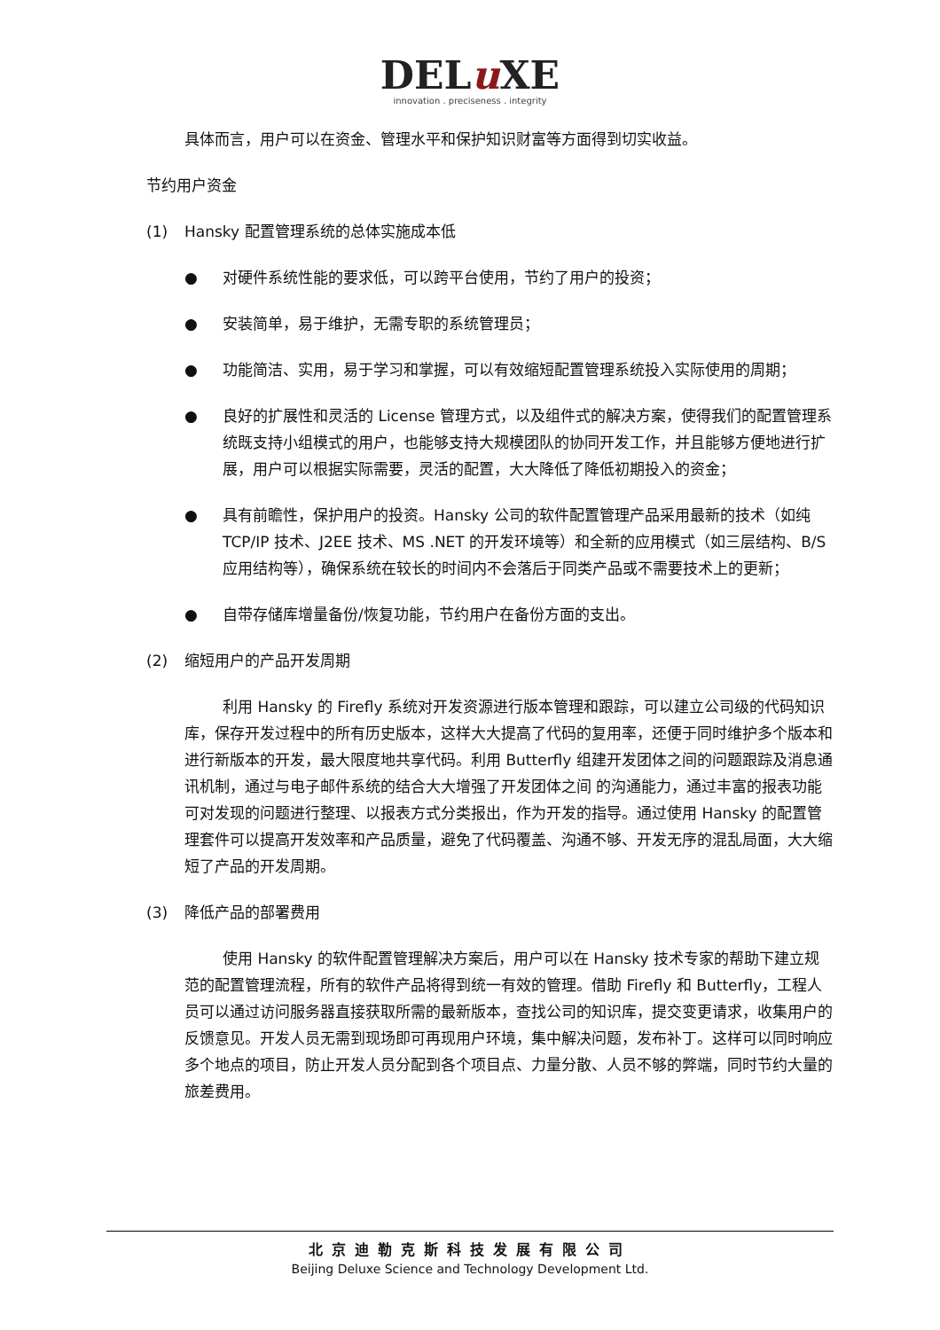DELu XE
innovation . preciseness . integrity
具体而言，用户可以在资金、管理水平和保护知识财富等方面得到切实收益。
节约用户资金
(1) Hansky 配置管理系统的总体实施成本低
● 对硬件系统性能的要求低，可以跨平台使用，节约了用户的投资；
● 安装简单，易于维护，无需专职的系统管理员；
● 功能简洁、实用，易于学习和掌握，可以有效缩短配置管理系统投入实际使用的周期；
● 良好的扩展性和灵活的 License 管理方式，以及组件式的解决方案，使得我们的配置管理系统既支持小组模式的用户，也能够支持大规模团队的协同开发工作，并且能够方便地进行扩展，用户可以根据实际需要，灵活的配置，大大降低了降低初期投入的资金；
● 具有前瞻性，保护用户的投资。Hansky 公司的软件配置管理产品采用最新的技术（如纯 TCP/IP 技术、J2EE 技术、MS .NET 的开发环境等）和全新的应用模式（如三层结构、B/S 应用结构等），确保系统在较长的时间内不会落后于同类产品或不需要技术上的更新；
● 自带存储库增量备份/恢复功能，节约用户在备份方面的支出。
(2) 缩短用户的产品开发周期
利用 Hansky 的 Firefly 系统对开发资源进行版本管理和跟踪，可以建立公司级的代码知识库，保存开发过程中的所有历史版本，这样大大提高了代码的复用率，还便于同时维护多个版本和进行新版本的开发，最大限度地共享代码。利用 Butterfly 组建开发团体之间的问题跟踪及消息通讯机制，通过与电子邮件系统的结合大大增强了开发团体之间 的沟通能力，通过丰富的报表功能可对发现的问题进行整理、以报表方式分类报出，作为开发的指导。通过使用 Hansky 的配置管理套件可以提高开发效率和产品质量，避免了代码覆盖、沟通不够、开发无序的混乱局面，大大缩短了产品的开发周期。
(3) 降低产品的部署费用
使用 Hansky 的软件配置管理解决方案后，用户可以在 Hansky 技术专家的帮助下建立规范的配置管理流程，所有的软件产品将得到统一有效的管理。借助 Firefly 和 Butterfly，工程人员可以通过访问服务器直接获取所需的最新版本，查找公司的知识库，提交变更请求，收集用户的反馈意见。开发人员无需到现场即可再现用户环境，集中解决问题，发布补丁。这样可以同时响应多个地点的项目，防止开发人员分配到各个项目点、力量分散、人员不够的弊端，同时节约大量的旅差费用。
北京迪勒克斯科技发展有限公司
Beijing Deluxe Science and Technology Development Ltd.